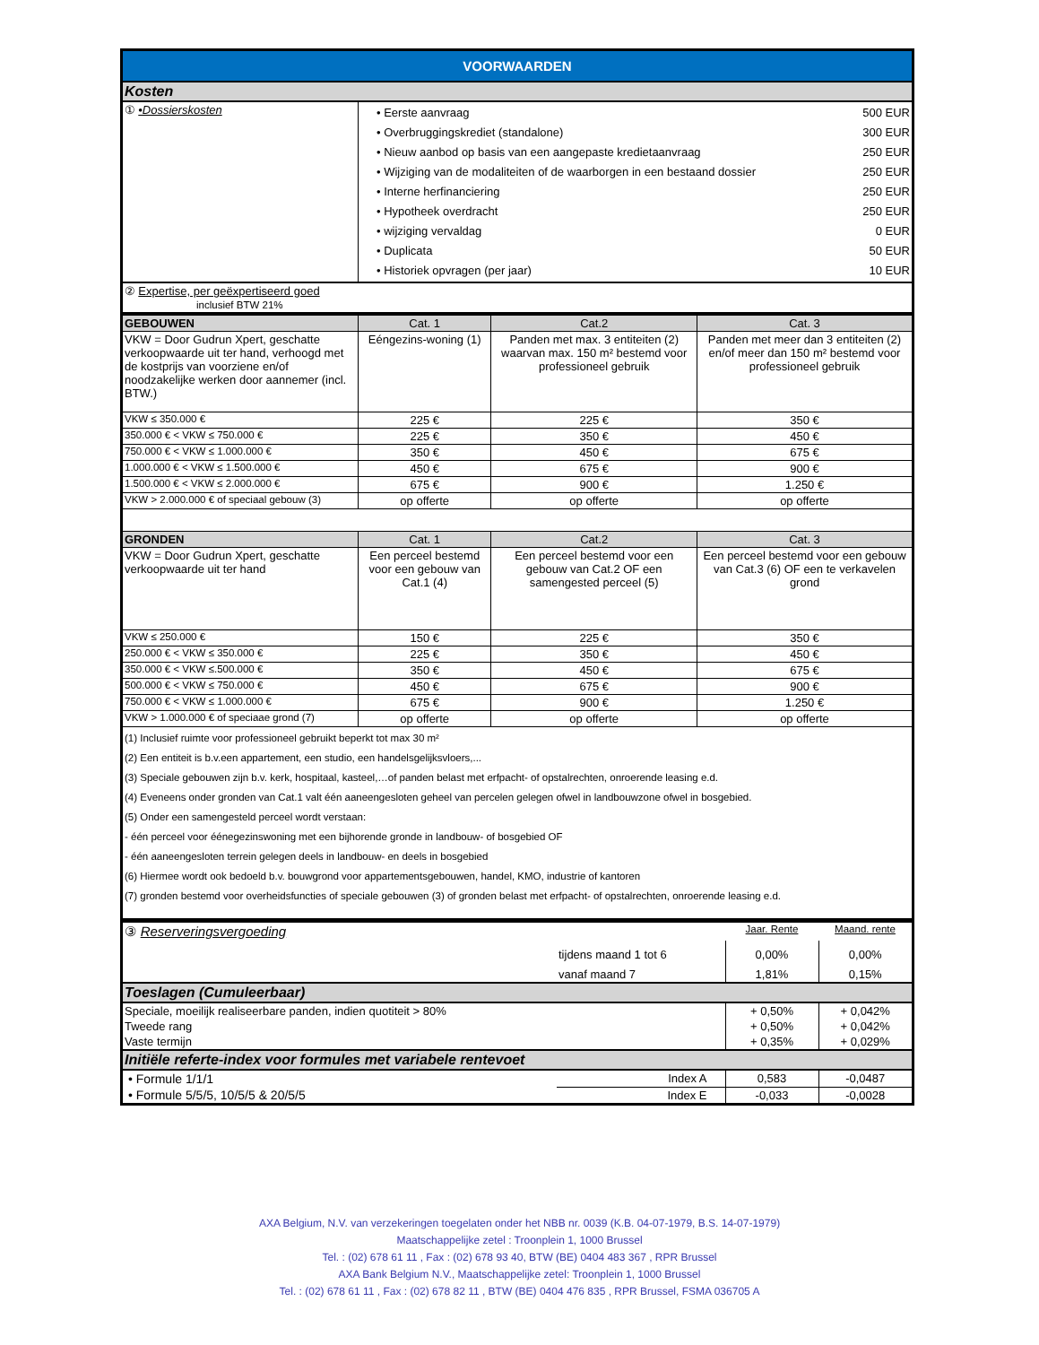| VOORWAARDEN | |
| Kosten | |
| ① •Dossierskosten | • Eerste aanvraag 500 EUR • Overbruggingskrediet (standalone) 300 EUR • Nieuw aanbod op basis van een aangepaste kredietaanvraag 250 EUR • Wijziging van de modaliteiten of de waarborgen in een bestaand dossier 250 EUR • Interne herfinanciering 250 EUR • Hypotheek overdracht 250 EUR • wijziging vervaldag 0 EUR • Duplicata 50 EUR • Historiek opvragen (per jaar) 10 EUR |
| ② Expertise, per geëxpertiseerd goed inclusief BTW 21% | |
| GEBOUWEN | Cat. 1 | Cat.2 | Cat. 3 |
| VKW = Door Gudrun Xpert, geschatte verkoopwaarde uit ter hand, verhoogd met de kostprijs van voorziene en/of noodzakelijke werken door aannemer (incl. BTW.) | Eéngezins-woning (1) | Panden met max. 3 entiteiten (2) waarvan max. 150 m² bestemd voor professioneel gebruik | Panden met meer dan 3 entiteiten (2) en/of meer dan 150 m² bestemd voor professioneel gebruik |
| VKW ≤ 350.000 € | 225 € | 225 € | 350 € |
| 350.000 € < VKW ≤ 750.000 € | 225 € | 350 € | 450 € |
| 750.000 € < VKW ≤ 1.000.000 € | 350 € | 450 € | 675 € |
| 1.000.000 € < VKW ≤ 1.500.000 € | 450 € | 675 € | 900 € |
| 1.500.000 € < VKW ≤ 2.000.000 € | 675 € | 900 € | 1.250 € |
| VKW > 2.000.000 € of speciaal gebouw (3) | op offerte | op offerte | op offerte |
| GRONDEN | Cat. 1 | Cat.2 | Cat. 3 |
| VKW = Door Gudrun Xpert, geschatte verkoopwaarde uit ter hand | Een perceel bestemd voor een gebouw van Cat.1 (4) | Een perceel bestemd voor een gebouw van Cat.2 OF een samengested perceel (5) | Een perceel bestemd voor een gebouw van Cat.3 (6) OF een te verkavelen grond |
| VKW ≤ 250.000 € | 150 € | 225 € | 350 € |
| 250.000 € < VKW ≤ 350.000 € | 225 € | 350 € | 450 € |
| 350.000 € < VKW ≤.500.000 € | 350 € | 450 € | 675 € |
| 500.000 € < VKW ≤ 750.000 € | 450 € | 675 € | 900 € |
| 750.000 € < VKW ≤ 1.000.000 € | 675 € | 900 € | 1.250 € |
| VKW > 1.000.000 € of speciaae grond (7) | op offerte | op offerte | op offerte |
| (1) Inclusief ruimte voor professioneel gebruikt beperkt tot max 30 m² (2) Een entiteit is b.v.een appartement, een studio, een handelsgelijksvloers,... (3) Speciale gebouwen zijn b.v. kerk, hospitaal, kasteel,…of panden belast met erfpacht- of opstalrechten, onroerende leasing e.d. (4) Eveneens onder gronden van Cat.1 valt één aaneengesloten geheel van percelen gelegen ofwel in landbouwzone ofwel in bosgebied. (5) Onder een samengesteld perceel wordt verstaan: - één perceel voor éénegezinswoning met een bijhorende gronde in landbouw- of bosgebied OF - één aaneengesloten terrein gelegen deels in landbouw- en deels in bosgebied (6) Hiermee wordt ook bedoeld b.v. bouwgrond voor appartementsgebouwen, handel, KMO, industrie of kantoren (7) gronden bestemd voor overheidsfuncties of speciale gebouwen (3) of gronden belast met erfpacht- of opstalrechten, onroerende leasing e.d. | | | |
| ③ Reserveringsvergoeding | | Jaar. Rente | Maand. rente |
| | tijdens maand 1 tot 6 | 0,00% | 0,00% |
| | vanaf maand 7 | 1,81% | 0,15% |
| Toeslagen (Cumuleerbaar) | | | |
| Speciale, moeilijk realiseerbare panden, indien quotiteit > 80% | | + 0,50% | + 0,042% |
| Tweede rang | | + 0,50% | + 0,042% |
| Vaste termijn | | + 0,35% | + 0,029% |
| Initiële referte-index voor formules met variabele rentevoet | | | |
| • Formule 1/1/1 | Index A | 0,583 | -0,0487 |
| • Formule 5/5/5, 10/5/5 & 20/5/5 | Index E | -0,033 | -0,0028 |
AXA Belgium, N.V. van verzekeringen toegelaten onder het NBB nr. 0039 (K.B. 04-07-1979, B.S. 14-07-1979)
Maatschappelijke zetel : Troonplein 1, 1000 Brussel
Tel. : (02) 678 61 11 , Fax : (02) 678 93 40, BTW (BE) 0404 483 367 , RPR Brussel
AXA Bank Belgium N.V., Maatschappelijke zetel: Troonplein 1, 1000 Brussel
Tel. : (02) 678 61 11 , Fax : (02) 678 82 11 , BTW (BE) 0404 476 835 , RPR Brussel, FSMA 036705 A